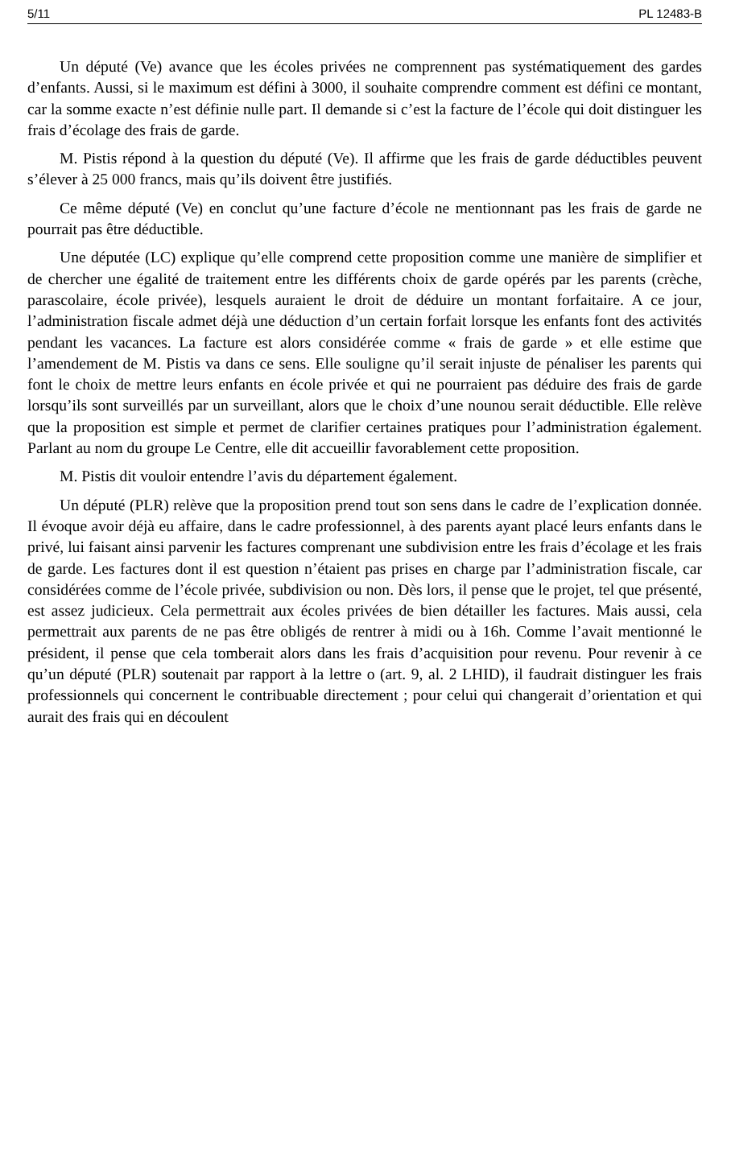5/11 PL 12483-B
Un député (Ve) avance que les écoles privées ne comprennent pas systématiquement des gardes d’enfants. Aussi, si le maximum est défini à 3000, il souhaite comprendre comment est défini ce montant, car la somme exacte n’est définie nulle part. Il demande si c’est la facture de l’école qui doit distinguer les frais d’écolage des frais de garde.
M. Pistis répond à la question du député (Ve). Il affirme que les frais de garde déductibles peuvent s’élever à 25 000 francs, mais qu’ils doivent être justifiés.
Ce même député (Ve) en conclut qu’une facture d’école ne mentionnant pas les frais de garde ne pourrait pas être déductible.
Une députée (LC) explique qu’elle comprend cette proposition comme une manière de simplifier et de chercher une égalité de traitement entre les différents choix de garde opérés par les parents (crèche, parascolaire, école privée), lesquels auraient le droit de déduire un montant forfaitaire. A ce jour, l’administration fiscale admet déjà une déduction d’un certain forfait lorsque les enfants font des activités pendant les vacances. La facture est alors considérée comme « frais de garde » et elle estime que l’amendement de M. Pistis va dans ce sens. Elle souligne qu’il serait injuste de pénaliser les parents qui font le choix de mettre leurs enfants en école privée et qui ne pourraient pas déduire des frais de garde lorsqu’ils sont surveillés par un surveillant, alors que le choix d’une nounou serait déductible. Elle relève que la proposition est simple et permet de clarifier certaines pratiques pour l’administration également. Parlant au nom du groupe Le Centre, elle dit accueillir favorablement cette proposition.
M. Pistis dit vouloir entendre l’avis du département également.
Un député (PLR) relève que la proposition prend tout son sens dans le cadre de l’explication donnée. Il évoque avoir déjà eu affaire, dans le cadre professionnel, à des parents ayant placé leurs enfants dans le privé, lui faisant ainsi parvenir les factures comprenant une subdivision entre les frais d’écolage et les frais de garde. Les factures dont il est question n’étaient pas prises en charge par l’administration fiscale, car considérées comme de l’école privée, subdivision ou non. Dès lors, il pense que le projet, tel que présenté, est assez judicieux. Cela permettrait aux écoles privées de bien détailler les factures. Mais aussi, cela permettrait aux parents de ne pas être obligés de rentrer à midi ou à 16h. Comme l’avait mentionné le président, il pense que cela tomberait alors dans les frais d’acquisition pour revenu. Pour revenir à ce qu’un député (PLR) soutenait par rapport à la lettre o (art. 9, al. 2 LHID), il faudrait distinguer les frais professionnels qui concernent le contribuable directement ; pour celui qui changerait d’orientation et qui aurait des frais qui en découlent